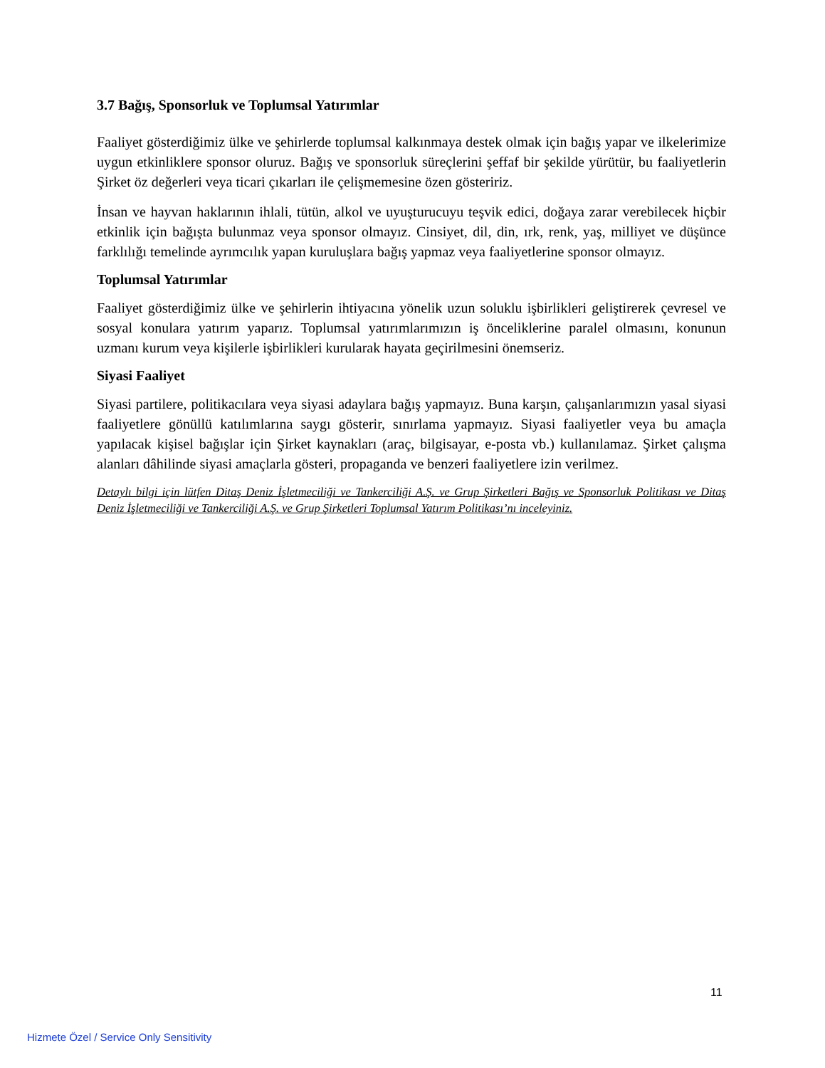3.7 Bağış, Sponsorluk ve Toplumsal Yatırımlar
Faaliyet gösterdiğimiz ülke ve şehirlerde toplumsal kalkınmaya destek olmak için bağış yapar ve ilkelerimize uygun etkinliklere sponsor oluruz. Bağış ve sponsorluk süreçlerini şeffaf bir şekilde yürütür, bu faaliyetlerin Şirket öz değerleri veya ticari çıkarları ile çelişmemesine özen gösteririz.
İnsan ve hayvan haklarının ihlali, tütün, alkol ve uyuşturucuyu teşvik edici, doğaya zarar verebilecek hiçbir etkinlik için bağışta bulunmaz veya sponsor olmayız. Cinsiyet, dil, din, ırk, renk, yaş, milliyet ve düşünce farklılığı temelinde ayrımcılık yapan kuruluşlara bağış yapmaz veya faaliyetlerine sponsor olmayız.
Toplumsal Yatırımlar
Faaliyet gösterdiğimiz ülke ve şehirlerin ihtiyacına yönelik uzun soluklu işbirlikleri geliştirerek çevresel ve sosyal konulara yatırım yaparız. Toplumsal yatırımlarımızın iş önceliklerine paralel olmasını, konunun uzmanı kurum veya kişilerle işbirlikleri kurularak hayata geçirilmesini önemseriz.
Siyasi Faaliyet
Siyasi partilere, politikacılara veya siyasi adaylara bağış yapmayız. Buna karşın, çalışanlarımızın yasal siyasi faaliyetlere gönüllü katılımlarına saygı gösterir, sınırlama yapmayız. Siyasi faaliyetler veya bu amaçla yapılacak kişisel bağışlar için Şirket kaynakları (araç, bilgisayar, e-posta vb.) kullanılamaz. Şirket çalışma alanları dâhilinde siyasi amaçlarla gösteri, propaganda ve benzeri faaliyetlere izin verilmez.
Detaylı bilgi için lütfen Ditaş Deniz İşletmeciliği ve Tankerciliği A.Ş. ve Grup Şirketleri Bağış ve Sponsorluk Politikası ve Ditaş Deniz İşletmeciliği ve Tankerciliği A.Ş. ve Grup Şirketleri Toplumsal Yatırım Politikası’nı inceleyiniz.
11
Hizmete Özel / Service Only Sensitivity